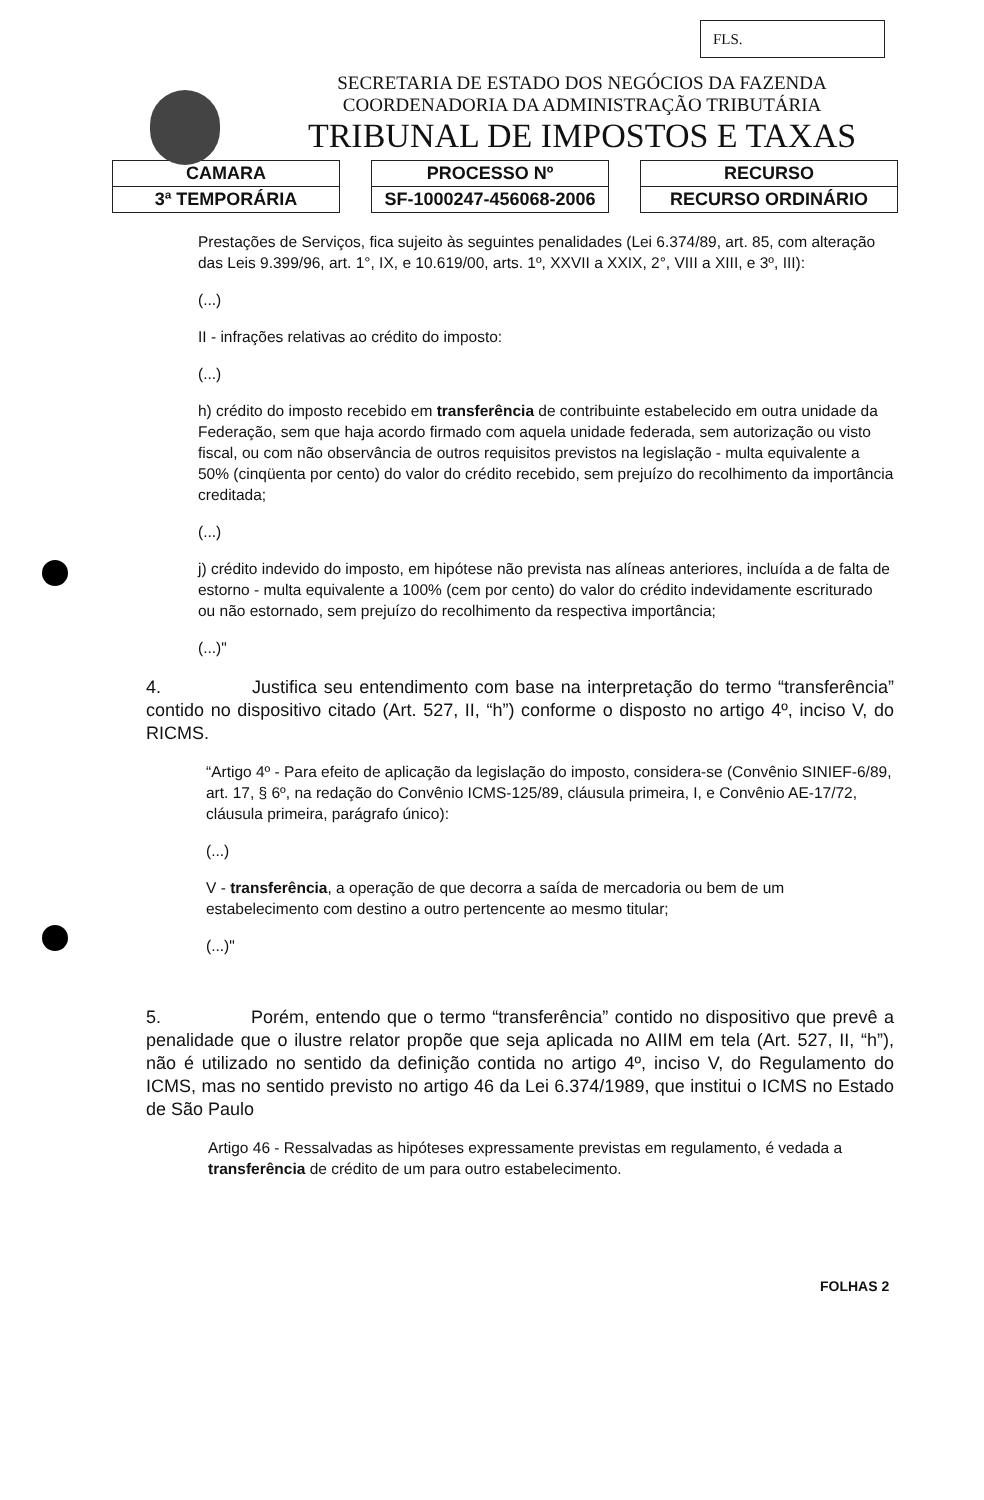FLS.
SECRETARIA DE ESTADO DOS NEGÓCIOS DA FAZENDA
COORDENADORIA DA ADMINISTRAÇÃO TRIBUTÁRIA
TRIBUNAL DE IMPOSTOS E TAXAS
| CAMARA |
| 3ª TEMPORÁRIA |
| PROCESSO Nº |
| SF-1000247-456068-2006 |
| RECURSO |
| RECURSO ORDINÁRIO |
Prestações de Serviços, fica sujeito às seguintes penalidades (Lei 6.374/89, art. 85, com alteração das Leis 9.399/96, art. 1°, IX, e 10.619/00, arts. 1º, XXVII a XXIX, 2°, VIII a XIII, e 3º, III):
(...)
II - infrações relativas ao crédito do imposto:
(...)
h) crédito do imposto recebido em transferência de contribuinte estabelecido em outra unidade da Federação, sem que haja acordo firmado com aquela unidade federada, sem autorização ou visto fiscal, ou com não observância de outros requisitos previstos na legislação - multa equivalente a 50% (cinqüenta por cento) do valor do crédito recebido, sem prejuízo do recolhimento da importância creditada;
(...)
j) crédito indevido do imposto, em hipótese não prevista nas alíneas anteriores, incluída a de falta de estorno - multa equivalente a 100% (cem por cento) do valor do crédito indevidamente escriturado ou não estornado, sem prejuízo do recolhimento da respectiva importância;
(...)"
4. Justifica seu entendimento com base na interpretação do termo “transferência” contido no dispositivo citado (Art. 527, II, “h”) conforme o disposto no artigo 4º, inciso V, do RICMS.
“Artigo 4º - Para efeito de aplicação da legislação do imposto, considera-se (Convênio SINIEF-6/89, art. 17, § 6º, na redação do Convênio ICMS-125/89, cláusula primeira, I, e Convênio AE-17/72, cláusula primeira, parágrafo único):
(...)
V - transferência, a operação de que decorra a saída de mercadoria ou bem de um estabelecimento com destino a outro pertencente ao mesmo titular;
(...)"
5. Porém, entendo que o termo “transferência” contido no dispositivo que prevê a penalidade que o ilustre relator propõe que seja aplicada no AIIM em tela (Art. 527, II, “h”), não é utilizado no sentido da definição contida no artigo 4º, inciso V, do Regulamento do ICMS, mas no sentido previsto no artigo 46 da Lei 6.374/1989, que institui o ICMS no Estado de São Paulo
Artigo 46 - Ressalvadas as hipóteses expressamente previstas em regulamento, é vedada a transferência de crédito de um para outro estabelecimento.
FOLHAS 2